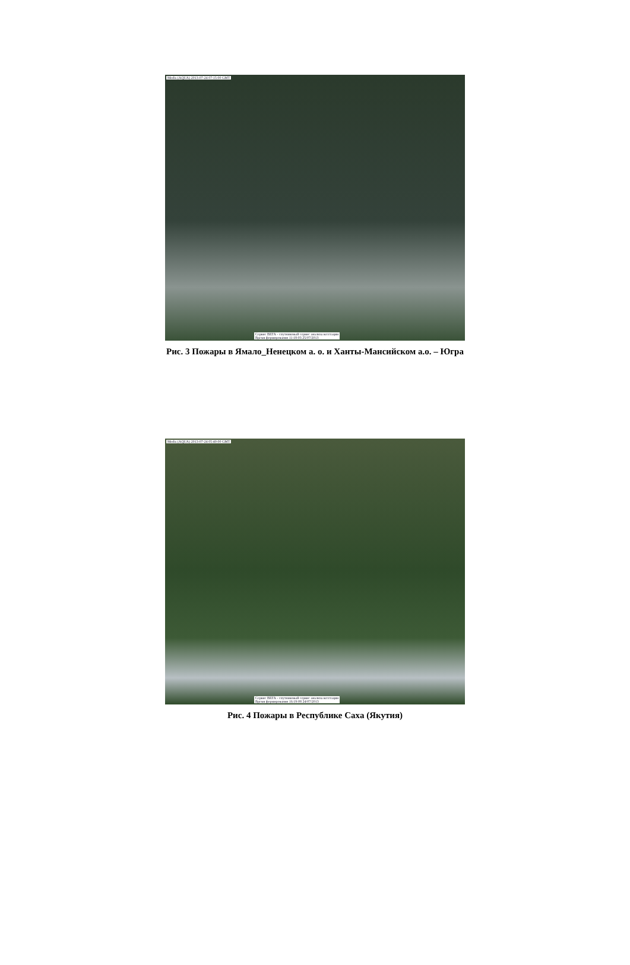Modis (AQUA) 2013-07-24 07:15:00 GMT
Сервис ВЕГА - спутниковый сервис анализа вегетации
Время формирования 11:18:03 25/07/2013
Рис. 3 Пожары в Ямало_Ненецком а. о. и Ханты-Мансийском а.о. – Югра
Modis (AQUA) 2013-07-24 05:40:00 GMT
Сервис ВЕГА - спутниковый сервис анализа вегетации
Время формирования 16:19:08 24/07/2013
Рис. 4 Пожары в Республике Саха (Якутия)